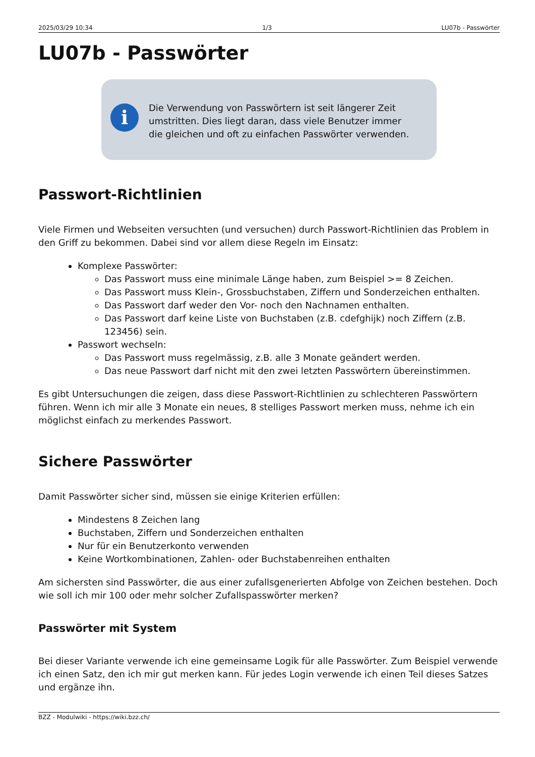2025/03/29 10:34 1/3 LU07b - Passwörter
LU07b - Passwörter
i
Die Verwendung von Passwörtern ist seit längerer Zeit umstritten. Dies liegt daran, dass viele Benutzer immer die gleichen und oft zu einfachen Passwörter verwenden.
Passwort-Richtlinien
Viele Firmen und Webseiten versuchten (und versuchen) durch Passwort-Richtlinien das Problem in den Griff zu bekommen. Dabei sind vor allem diese Regeln im Einsatz:
Komplexe Passwörter:
Das Passwort muss eine minimale Länge haben, zum Beispiel >= 8 Zeichen.
Das Passwort muss Klein-, Grossbuchstaben, Ziffern und Sonderzeichen enthalten.
Das Passwort darf weder den Vor- noch den Nachnamen enthalten.
Das Passwort darf keine Liste von Buchstaben (z.B. cdefghijk) noch Ziffern (z.B. 123456) sein.
Passwort wechseln:
Das Passwort muss regelmässig, z.B. alle 3 Monate geändert werden.
Das neue Passwort darf nicht mit den zwei letzten Passwörtern übereinstimmen.
Es gibt Untersuchungen die zeigen, dass diese Passwort-Richtlinien zu schlechteren Passwörtern führen. Wenn ich mir alle 3 Monate ein neues, 8 stelliges Passwort merken muss, nehme ich ein möglichst einfach zu merkendes Passwort.
Sichere Passwörter
Damit Passwörter sicher sind, müssen sie einige Kriterien erfüllen:
Mindestens 8 Zeichen lang
Buchstaben, Ziffern und Sonderzeichen enthalten
Nur für ein Benutzerkonto verwenden
Keine Wortkombinationen, Zahlen- oder Buchstabenreihen enthalten
Am sichersten sind Passwörter, die aus einer zufallsgenerierten Abfolge von Zeichen bestehen. Doch wie soll ich mir 100 oder mehr solcher Zufallspasswörter merken?
Passwörter mit System
Bei dieser Variante verwende ich eine gemeinsame Logik für alle Passwörter. Zum Beispiel verwende ich einen Satz, den ich mir gut merken kann. Für jedes Login verwende ich einen Teil dieses Satzes und ergänze ihn.
BZZ - Modulwiki - https://wiki.bzz.ch/